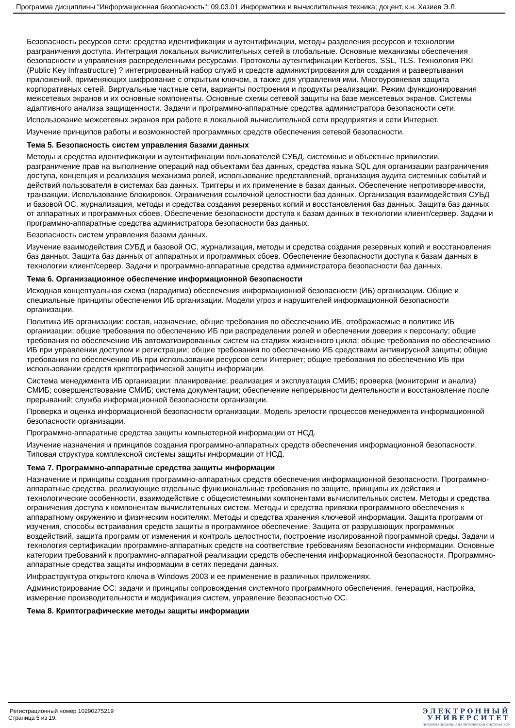Программа дисциплины "Информационная безопасность"; 09.03.01 Информатика и вычислительная техника; доцент, к.н. Хазиев Э.Л.
Безопасность ресурсов сети: средства идентификации и аутентификации, методы разделения ресурсов и технологии разграничения доступа. Интеграция локальных вычислительных сетей в глобальные. Основные механизмы обеспечения безопасности и управления распределенными ресурсами. Протоколы аутентификации Kerberos, SSL, TLS. Технология PKI (Public Key Infrastructure) ? интегрированный набор служб и средств администрирования для создания и развертывания приложений, применяющих шифрование с открытым ключом, а также для управления ими. Многоуровневая защита корпоративных сетей. Виртуальные частные сети, варианты построения и продукты реализации. Режим функционирования межсетевых экранов и их основные компоненты. Основные схемы сетевой защиты на базе межсетевых экранов. Системы адаптивного анализа защищенности. Задачи и программно-аппаратные средства администратора безопасности сети.
Использование межсетевых экранов при работе в локальной вычислительной сети предприятия и сети Интернет.
Изучение принципов работы и возможностей программных средств обеспечения сетевой безопасности.
Тема 5. Безопасность систем управления базами данных
Методы и средства идентификации и аутентификации пользователей СУБД, системные и объектные привилегии, разграничение прав на выполнение операций над объектами баз данных, средства языка SQL для организации разграничения доступа, концепция и реализация механизма ролей, использование представлений, организация аудита системных событий и действий пользователя в системах баз данных. Триггеры и их применение в базах данных. Обеспечение непротиворечивости, транзакции. Использование блокировок. Ограничения ссылочной целостности баз данных. Организация взаимодействия СУБД и базовой ОС, журнализация, методы и средства создания резервных копий и восстановления баз данных. Защита баз данных от аппаратных и программных сбоев. Обеспечение безопасности доступа к базам данных в технологии клиент/сервер. Задачи и программно-аппаратные средства администратора безопасности баз данных.
Безопасность систем управления базами данных.
Изучение взаимодействия СУБД и базовой ОС, журнализация, методы и средства создания резервных копий и восстановления баз данных. Защита баз данных от аппаратных и программных сбоев. Обеспечение безопасности доступа к базам данных в технологии клиент/сервер. Задачи и программно-аппаратные средства администратора безопасности баз данных.
Тема 6. Организационное обеспечение информационной безопасности
Исходная концептуальная схема (парадигма) обеспечения информационной безопасности (ИБ) организации. Общие и специальные принципы обеспечения ИБ организации. Модели угроз и нарушителей информационной безопасности организации.
Политика ИБ организации: состав, назначение, общие требования по обеспечению ИБ, отображаемые в политике ИБ организации; общие требования по обеспечению ИБ при распределении ролей и обеспечении доверия к персоналу; общие требования по обеспечению ИБ автоматизированных систем на стадиях жизненного цикла; общие требования по обеспечению ИБ при управлении доступом и регистрации; общие требования по обеспечению ИБ средствами антивирусной защиты; общие требования по обеспечению ИБ при использовании ресурсов сети Интернет; общие требования по обеспечению ИБ при использовании средств криптографической защиты информации.
Система менеджмента ИБ организации: планирование; реализация и эксплуатация СМИБ; проверка (мониторинг и анализ) СМИБ; совершенствование СМИБ; система документации; обеспечение непрерывности деятельности и восстановление после прерываний; служба информационной безопасности организации.
Проверка и оценка информационной безопасности организации. Модель зрелости процессов менеджмента информационной безопасности организации.
Программно-аппаратные средства защиты компьютерной информации от НСД.
Изучение назначения и принципов создания программно-аппаратных средств обеспечения информационной безопасности. Типовая структура комплексной системы защиты информации от НСД.
Тема 7. Программно-аппаратные средства защиты информации
Назначение и принципы создания программно-аппаратных средств обеспечения информационной безопасности. Программно-аппаратные средства, реализующие отдельные функциональные требования по защите, принципы их действия и технологические особенности, взаимодействие с общесистемными компонентами вычислительных систем. Методы и средства ограничения доступа к компонентам вычислительных систем. Методы и средства привязки программного обеспечения к аппаратному окружению и физическим носителям. Методы и средства хранения ключевой информации. Защита программ от изучения, способы встраивания средств защиты в программное обеспечение. Защита от разрушающих программных воздействий, защита программ от изменения и контроль целостности, построение изолированной программной среды. Задачи и технология сертификации программно-аппаратных средств на соответствие требованиям безопасности информации. Основные категории требований к программно-аппаратной реализации средств обеспечения информационной безопасности. Программно-аппаратные средства защиты информации в сетях передачи данных.
Инфраструктура открытого ключа в Windows 2003 и ее применение в различных приложениях.
Администрирование ОС: задачи и принципы сопровождения системного программного обеспечения, генерация, настройка, измерение производительности и модификация систем, управление безопасностью ОС.
Тема 8. Криптографические методы защиты информации
Регистрационный номер 10290275219
Страница 5 из 19.
ЭЛЕКТРОННЫЙ
УНИВЕРСИТЕТ
ИНФОРМАЦИОННО-АНАЛИТИЧЕСКАЯ СИСТЕМА КФУ